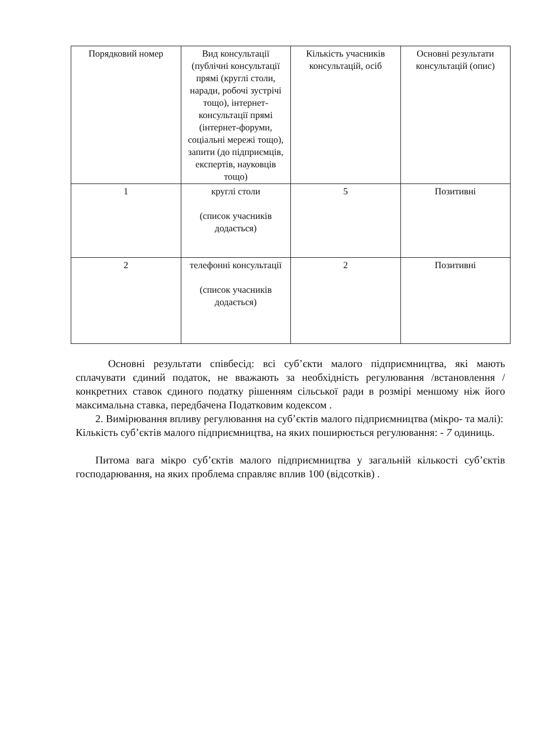| Порядковий номер | Вид консультації (публічні консультації прямі (круглі столи, наради, робочі зустрічі тощо), інтернет-консультації прямі (інтернет-форуми, соціальні мережі тощо), запити (до підприємців, експертів, науковців тощо) | Кількість учасників консультацій, осіб | Основні результати консультацій (опис) |
| --- | --- | --- | --- |
| 1 | круглі столи (список учасників додається) | 5 | Позитивні |
| 2 | телефонні консультації (список учасників додається) | 2 | Позитивні |
Основні результати співбесід: всі суб’єкти малого підприємництва, які мають сплачувати єдиний податок, не вважають за необхідність регулювання /встановлення / конкретних ставок єдиного податку рішенням сільської ради в розмірі меншому ніж його максимальна ставка, передбачена Податковим кодексом .
2. Вимірювання впливу регулювання на суб’єктів малого підприємництва (мікро- та малі):
Кількість суб’єктів малого підприємництва, на яких поширюється регулювання: - 7 одиниць.
Питома вага мікро суб’єктів малого підприємництва у загальній кількості суб’єктів господарювання, на яких проблема справляє вплив 100 (відсотків) .